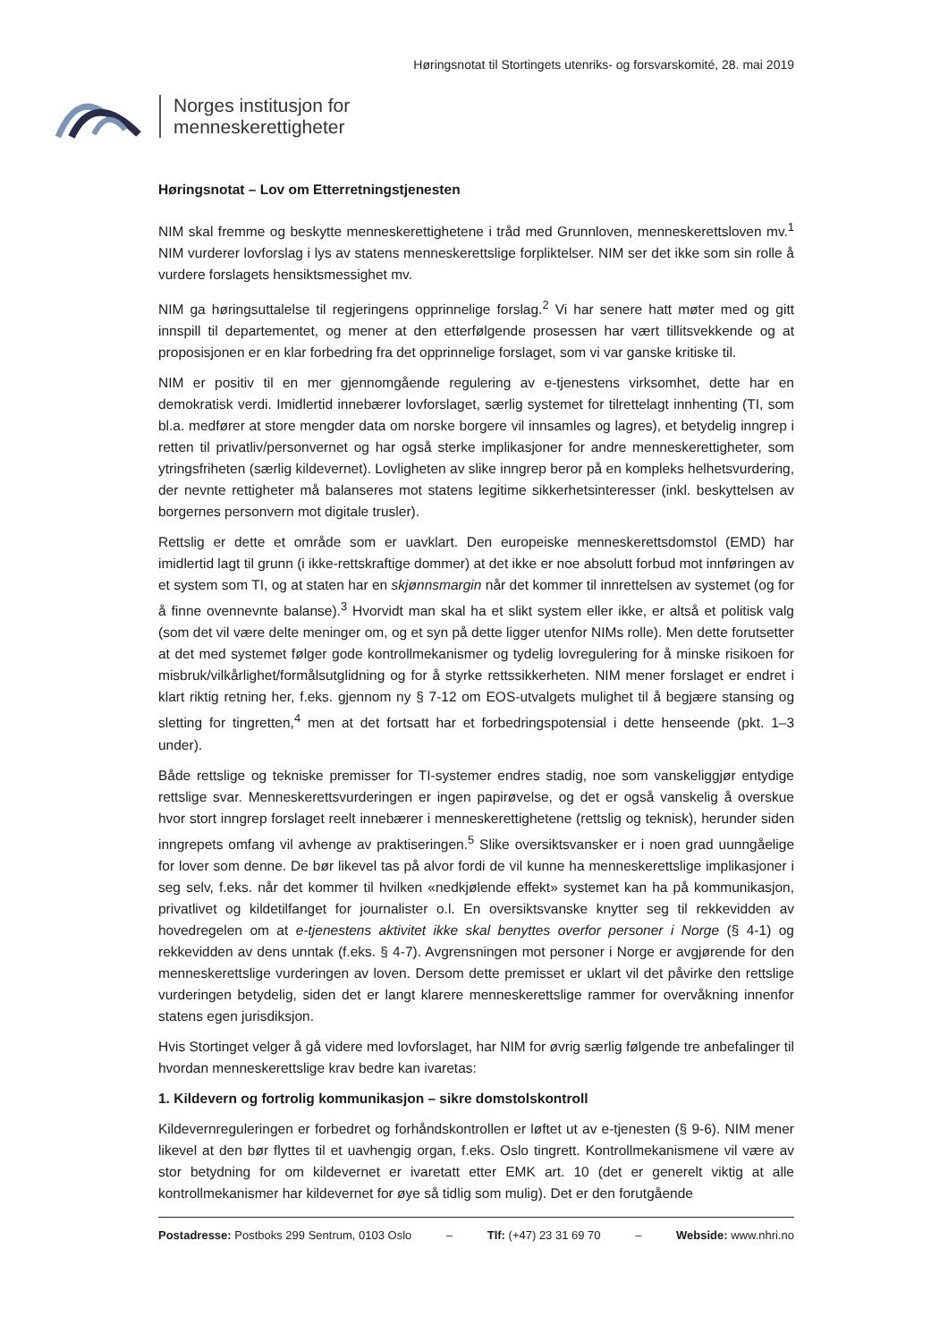Høringsnotat til Stortingets utenriks- og forsvarskomité, 28. mai 2019
Norges institusjon for
menneskerettigheter
Høringsnotat – Lov om Etterretningstjenesten
NIM skal fremme og beskytte menneskerettighetene i tråd med Grunnloven, menneskerettsloven mv.<sup>1</sup> NIM vurderer lovforslag i lys av statens menneskerettslige forpliktelser. NIM ser det ikke som sin rolle å vurdere forslagets hensiktsmessighet mv.
NIM ga høringsuttalelse til regjeringens opprinnelige forslag.<sup>2</sup> Vi har senere hatt møter med og gitt innspill til departementet, og mener at den etterfølgende prosessen har vært tillitsvekkende og at proposisjonen er en klar forbedring fra det opprinnelige forslaget, som vi var ganske kritiske til.
NIM er positiv til en mer gjennomgående regulering av e-tjenestens virksomhet, dette har en demokratisk verdi. Imidlertid innebærer lovforslaget, særlig systemet for tilrettelagt innhenting (TI, som bl.a. medfører at store mengder data om norske borgere vil innsamles og lagres), et betydelig inngrep i retten til privatliv/personvernet og har også sterke implikasjoner for andre menneskerettigheter, som ytringsfriheten (særlig kildevernet). Lovligheten av slike inngrep beror på en kompleks helhetsvurdering, der nevnte rettigheter må balanseres mot statens legitime sikkerhetsinteresser (inkl. beskyttelsen av borgernes personvern mot digitale trusler).
Rettslig er dette et område som er uavklart. Den europeiske menneskerettsdomstol (EMD) har imidlertid lagt til grunn (i ikke-rettskraftige dommer) at det ikke er noe absolutt forbud mot innføringen av et system som TI, og at staten har en skjønnsmargin når det kommer til innrettelsen av systemet (og for å finne ovennevnte balanse).<sup>3</sup> Hvorvidt man skal ha et slikt system eller ikke, er altså et politisk valg (som det vil være delte meninger om, og et syn på dette ligger utenfor NIMs rolle). Men dette forutsetter at det med systemet følger gode kontrollmekanismer og tydelig lovregulering for å minske risikoen for misbruk/vilkårlighet/formålsutglidning og for å styrke rettssikkerheten. NIM mener forslaget er endret i klart riktig retning her, f.eks. gjennom ny § 7-12 om EOS-utvalgets mulighet til å begjære stansing og sletting for tingretten,<sup>4</sup> men at det fortsatt har et forbedringspotensial i dette henseende (pkt. 1–3 under).
Både rettslige og tekniske premisser for TI-systemer endres stadig, noe som vanskeliggjør entydige rettslige svar. Menneskerettsvurderingen er ingen papirøvelse, og det er også vanskelig å overskue hvor stort inngrep forslaget reelt innebærer i menneskerettighetene (rettslig og teknisk), herunder siden inngrepets omfang vil avhenge av praktiseringen.<sup>5</sup> Slike oversiktsvansker er i noen grad uunngåelige for lover som denne. De bør likevel tas på alvor fordi de vil kunne ha menneskerettslige implikasjoner i seg selv, f.eks. når det kommer til hvilken «nedkjølende effekt» systemet kan ha på kommunikasjon, privatlivet og kildetilfanget for journalister o.l. En oversiktsvanske knytter seg til rekkevidden av hovedregelen om at e-tjenestens aktivitet ikke skal benyttes overfor personer i Norge (§ 4-1) og rekkevidden av dens unntak (f.eks. § 4-7). Avgrensningen mot personer i Norge er avgjørende for den menneskerettslige vurderingen av loven. Dersom dette premisset er uklart vil det påvirke den rettslige vurderingen betydelig, siden det er langt klarere menneskerettslige rammer for overvåkning innenfor statens egen jurisdiksjon.
Hvis Stortinget velger å gå videre med lovforslaget, har NIM for øvrig særlig følgende tre anbefalinger til hvordan menneskerettslige krav bedre kan ivaretas:
1. Kildevern og fortrolig kommunikasjon – sikre domstolskontroll
Kildevernreguleringen er forbedret og forhåndskontrollen er løftet ut av e-tjenesten (§ 9-6). NIM mener likevel at den bør flyttes til et uavhengig organ, f.eks. Oslo tingrett. Kontrollmekanismene vil være av stor betydning for om kildevernet er ivaretatt etter EMK art. 10 (det er generelt viktig at alle kontrollmekanismer har kildevernet for øye så tidlig som mulig). Det er den forutgående
Postadresse: Postboks 299 Sentrum, 0103 Oslo – Tlf: (+47) 23 31 69 70 – Webside: www.nhri.no